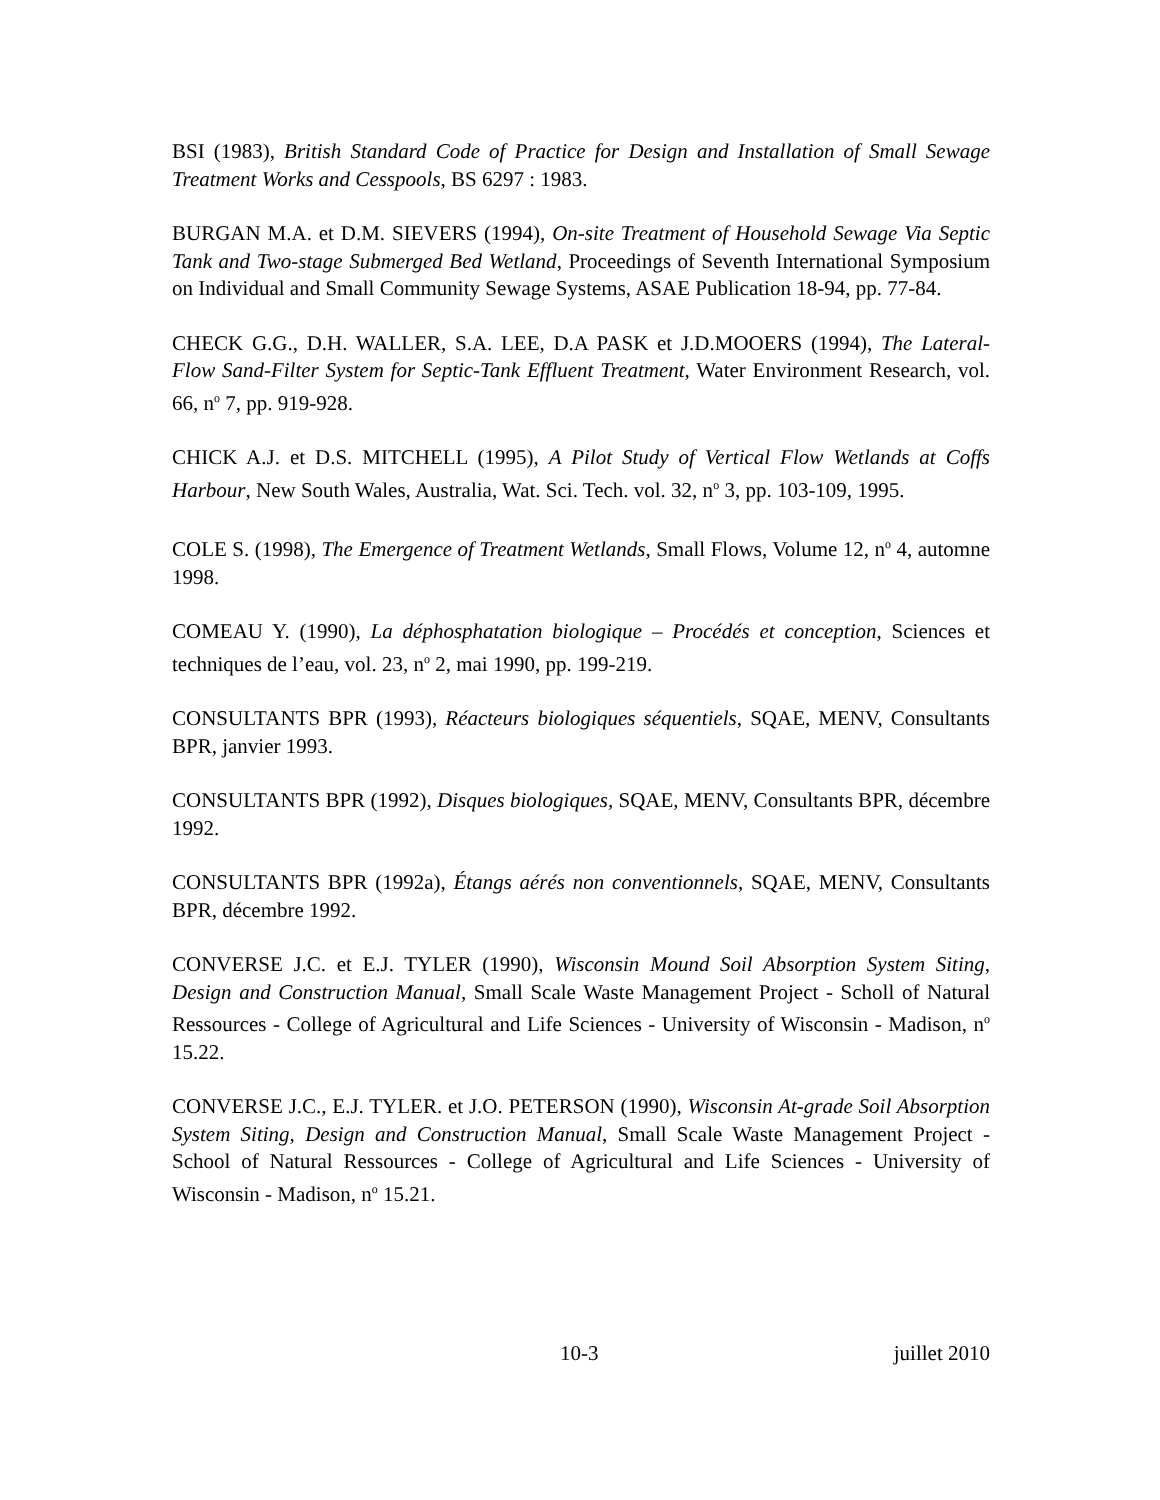BSI (1983), British Standard Code of Practice for Design and Installation of Small Sewage Treatment Works and Cesspools, BS 6297 : 1983.
BURGAN M.A. et D.M. SIEVERS (1994), On-site Treatment of Household Sewage Via Septic Tank and Two-stage Submerged Bed Wetland, Proceedings of Seventh International Symposium on Individual and Small Community Sewage Systems, ASAE Publication 18-94, pp. 77-84.
CHECK G.G., D.H. WALLER, S.A. LEE, D.A PASK et J.D.MOOERS (1994), The Lateral-Flow Sand-Filter System for Septic-Tank Effluent Treatment, Water Environment Research, vol. 66, n<sup>o</sup> 7, pp. 919-928.
CHICK A.J. et D.S. MITCHELL (1995), A Pilot Study of Vertical Flow Wetlands at Coffs Harbour, New South Wales, Australia, Wat. Sci. Tech. vol. 32, n<sup>o</sup> 3, pp. 103-109, 1995.
COLE S. (1998), The Emergence of Treatment Wetlands, Small Flows, Volume 12, n<sup>o</sup> 4, automne 1998.
COMEAU Y. (1990), La déphosphatation biologique – Procédés et conception, Sciences et techniques de l’eau, vol. 23, n<sup>o</sup> 2, mai 1990, pp. 199-219.
CONSULTANTS BPR (1993), Réacteurs biologiques séquentiels, SQAE, MENV, Consultants BPR, janvier 1993.
CONSULTANTS BPR (1992), Disques biologiques, SQAE, MENV, Consultants BPR, décembre 1992.
CONSULTANTS BPR (1992a), Étangs aérés non conventionnels, SQAE, MENV, Consultants BPR, décembre 1992.
CONVERSE J.C. et E.J. TYLER (1990), Wisconsin Mound Soil Absorption System Siting, Design and Construction Manual, Small Scale Waste Management Project - Scholl of Natural Ressources - College of Agricultural and Life Sciences - University of Wisconsin - Madison, n<sup>o</sup> 15.22.
CONVERSE J.C., E.J. TYLER. et J.O. PETERSON (1990), Wisconsin At-grade Soil Absorption System Siting, Design and Construction Manual, Small Scale Waste Management Project - School of Natural Ressources - College of Agricultural and Life Sciences - University of Wisconsin - Madison, n<sup>o</sup> 15.21.
10-3 juillet 2010